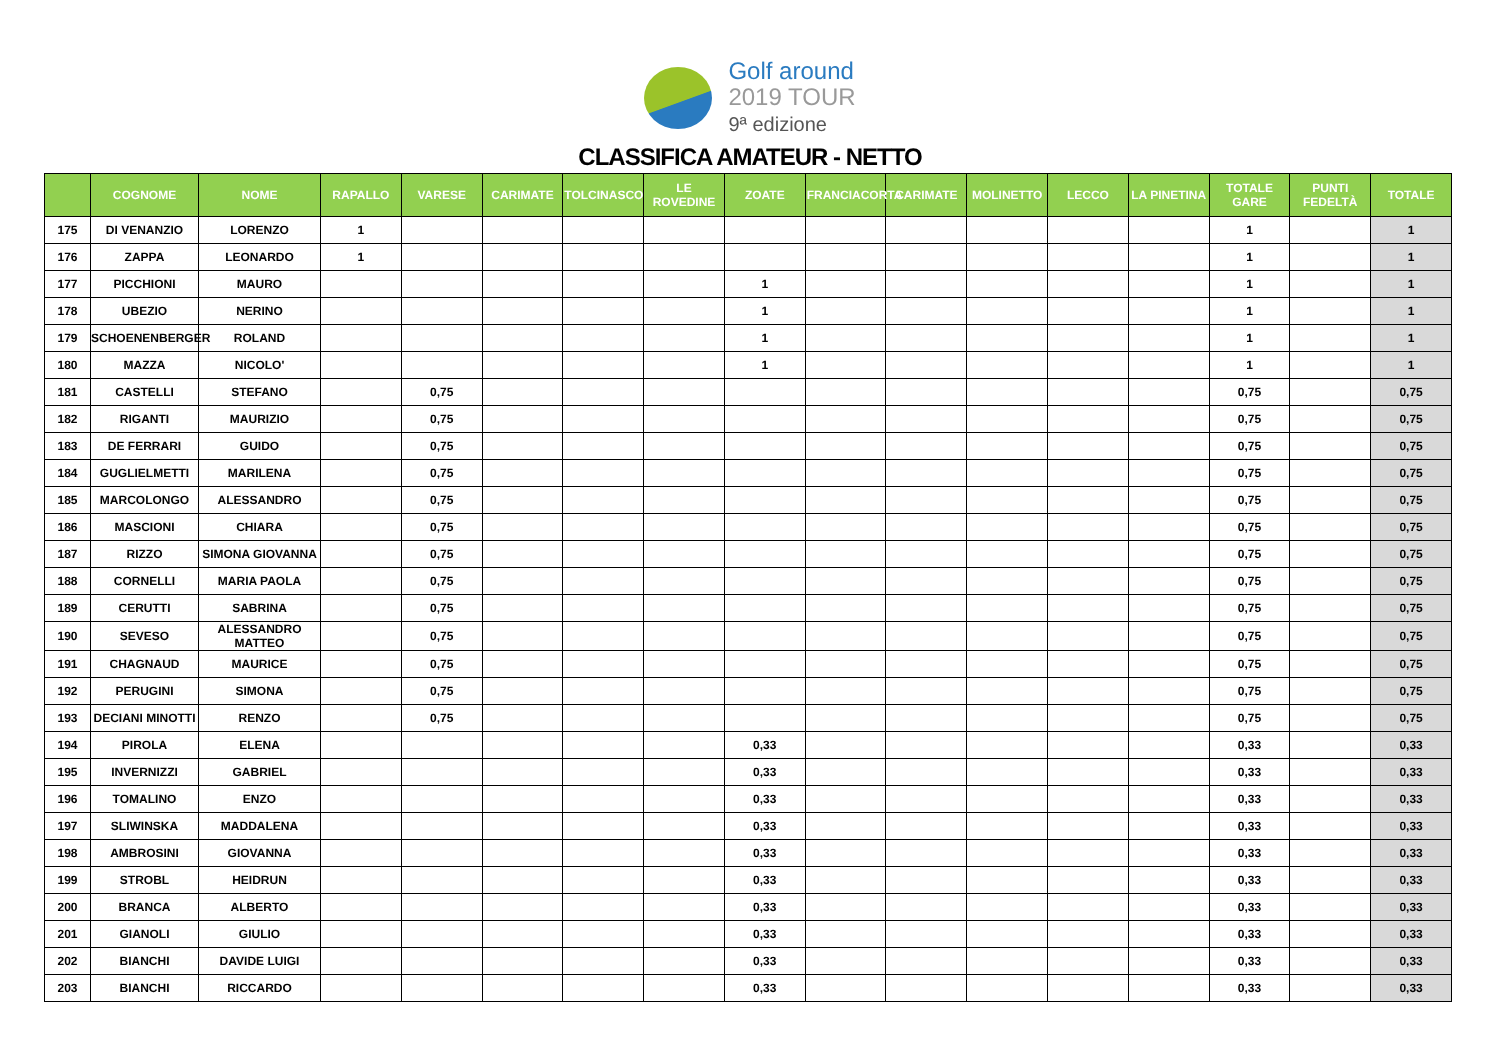Golf around
2019 TOUR
9ª edizione
CLASSIFICA AMATEUR - NETTO
| | COGNOME | NOME | RAPALLO | VARESE | CARIMATE | TOLCINASCO | LE ROVEDINE | ZOATE | FRANCIACORTA | CARIMATE | MOLINETTO | LECCO | LA PINETINA | TOTALE GARE | PUNTI FEDELTÀ | TOTALE |
| --- | --- | --- | --- | --- | --- | --- | --- | --- | --- | --- | --- | --- | --- | --- | --- | --- |
| 175 | DI VENANZIO | LORENZO | 1 | | | | | | | | | | | 1 | | 1 |
| 176 | ZAPPA | LEONARDO | 1 | | | | | | | | | | | 1 | | 1 |
| 177 | PICCHIONI | MAURO | | | | | | 1 | | | | | | 1 | | 1 |
| 178 | UBEZIO | NERINO | | | | | | 1 | | | | | | 1 | | 1 |
| 179 | SCHOENENBERGER | ROLAND | | | | | | 1 | | | | | | 1 | | 1 |
| 180 | MAZZA | NICOLO' | | | | | | 1 | | | | | | 1 | | 1 |
| 181 | CASTELLI | STEFANO | | 0,75 | | | | | | | | | | 0,75 | | 0,75 |
| 182 | RIGANTI | MAURIZIO | | 0,75 | | | | | | | | | | 0,75 | | 0,75 |
| 183 | DE FERRARI | GUIDO | | 0,75 | | | | | | | | | | 0,75 | | 0,75 |
| 184 | GUGLIELMETTI | MARILENA | | 0,75 | | | | | | | | | | 0,75 | | 0,75 |
| 185 | MARCOLONGO | ALESSANDRO | | 0,75 | | | | | | | | | | 0,75 | | 0,75 |
| 186 | MASCIONI | CHIARA | | 0,75 | | | | | | | | | | 0,75 | | 0,75 |
| 187 | RIZZO | SIMONA GIOVANNA | | 0,75 | | | | | | | | | | 0,75 | | 0,75 |
| 188 | CORNELLI | MARIA PAOLA | | 0,75 | | | | | | | | | | 0,75 | | 0,75 |
| 189 | CERUTTI | SABRINA | | 0,75 | | | | | | | | | | 0,75 | | 0,75 |
| 190 | SEVESO | ALESSANDRO MATTEO | | 0,75 | | | | | | | | | | 0,75 | | 0,75 |
| 191 | CHAGNAUD | MAURICE | | 0,75 | | | | | | | | | | 0,75 | | 0,75 |
| 192 | PERUGINI | SIMONA | | 0,75 | | | | | | | | | | 0,75 | | 0,75 |
| 193 | DECIANI MINOTTI | RENZO | | 0,75 | | | | | | | | | | 0,75 | | 0,75 |
| 194 | PIROLA | ELENA | | | | | | 0,33 | | | | | | 0,33 | | 0,33 |
| 195 | INVERNIZZI | GABRIEL | | | | | | 0,33 | | | | | | 0,33 | | 0,33 |
| 196 | TOMALINO | ENZO | | | | | | 0,33 | | | | | | 0,33 | | 0,33 |
| 197 | SLIWINSKA | MADDALENA | | | | | | 0,33 | | | | | | 0,33 | | 0,33 |
| 198 | AMBROSINI | GIOVANNA | | | | | | 0,33 | | | | | | 0,33 | | 0,33 |
| 199 | STROBL | HEIDRUN | | | | | | 0,33 | | | | | | 0,33 | | 0,33 |
| 200 | BRANCA | ALBERTO | | | | | | 0,33 | | | | | | 0,33 | | 0,33 |
| 201 | GIANOLI | GIULIO | | | | | | 0,33 | | | | | | 0,33 | | 0,33 |
| 202 | BIANCHI | DAVIDE LUIGI | | | | | | 0,33 | | | | | | 0,33 | | 0,33 |
| 203 | BIANCHI | RICCARDO | | | | | | 0,33 | | | | | | 0,33 | | 0,33 |